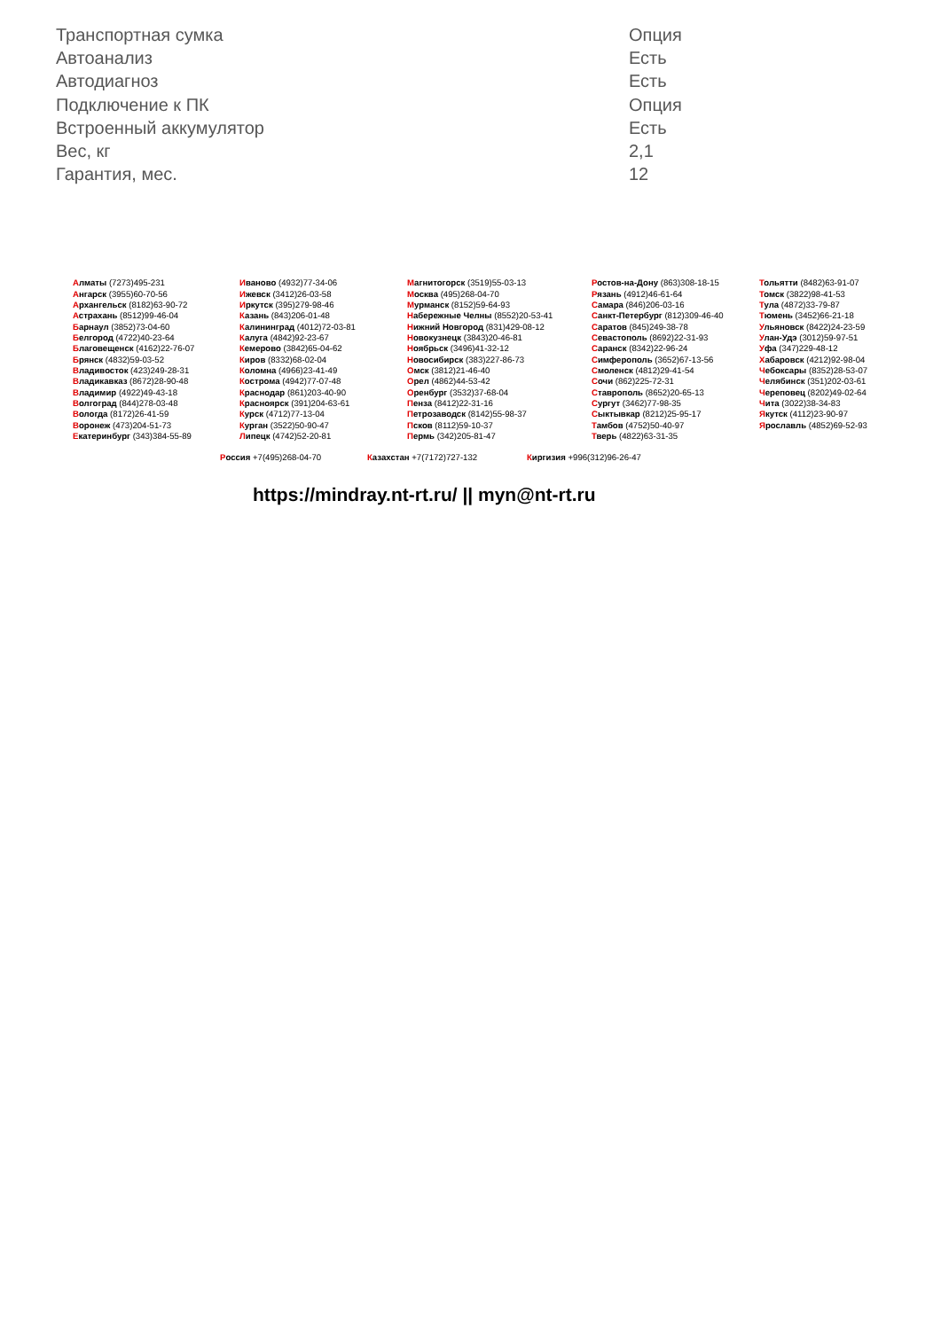| Транспортная сумка | Опция |
| Автоанализ | Есть |
| Автодиагноз | Есть |
| Подключение к ПК | Опция |
| Встроенный аккумулятор | Есть |
| Вес, кг | 2,1 |
| Гарантия, мес. | 12 |
Алматы (7273)495-231
Ангарск (3955)60-70-56
Архангельск (8182)63-90-72
Астрахань (8512)99-46-04
Барнаул (3852)73-04-60
Белгород (4722)40-23-64
Благовещенск (4162)22-76-07
Брянск (4832)59-03-52
Владивосток (423)249-28-31
Владикавказ (8672)28-90-48
Владимир (4922)49-43-18
Волгоград (844)278-03-48
Вологда (8172)26-41-59
Воронеж (473)204-51-73
Екатеринбург (343)384-55-89
Иваново (4932)77-34-06
Ижевск (3412)26-03-58
Иркутск (395)279-98-46
Казань (843)206-01-48
Калининград (4012)72-03-81
Калуга (4842)92-23-67
Кемерово (3842)65-04-62
Киров (8332)68-02-04
Коломна (4966)23-41-49
Кострома (4942)77-07-48
Краснодар (861)203-40-90
Красноярск (391)204-63-61
Курск (4712)77-13-04
Курган (3522)50-90-47
Липецк (4742)52-20-81
Магнитогорск (3519)55-03-13
Москва (495)268-04-70
Мурманск (8152)59-64-93
Набережные Челны (8552)20-53-41
Нижний Новгород (831)429-08-12
Новокузнецк (3843)20-46-81
Ноябрьск (3496)41-32-12
Новосибирск (383)227-86-73
Омск (3812)21-46-40
Орел (4862)44-53-42
Оренбург (3532)37-68-04
Пенза (8412)22-31-16
Петрозаводск (8142)55-98-37
Псков (8112)59-10-37
Пермь (342)205-81-47
Ростов-на-Дону (863)308-18-15
Рязань (4912)46-61-64
Самара (846)206-03-16
Санкт-Петербург (812)309-46-40
Саратов (845)249-38-78
Севастополь (8692)22-31-93
Саранск (8342)22-96-24
Симферополь (3652)67-13-56
Смоленск (4812)29-41-54
Сочи (862)225-72-31
Ставрополь (8652)20-65-13
Сургут (3462)77-98-35
Сыктывкар (8212)25-95-17
Тамбов (4752)50-40-97
Тверь (4822)63-31-35
Тольятти (8482)63-91-07
Томск (3822)98-41-53
Тула (4872)33-79-87
Тюмень (3452)66-21-18
Ульяновск (8422)24-23-59
Улан-Удэ (3012)59-97-51
Уфа (347)229-48-12
Хабаровск (4212)92-98-04
Чебоксары (8352)28-53-07
Челябинск (351)202-03-61
Череповец (8202)49-02-64
Чита (3022)38-34-83
Якутск (4112)23-90-97
Ярославль (4852)69-52-93
Россия +7(495)268-04-70 Казахстан +7(7172)727-132 Киргизия +996(312)96-26-47
https://mindray.nt-rt.ru/ || myn@nt-rt.ru